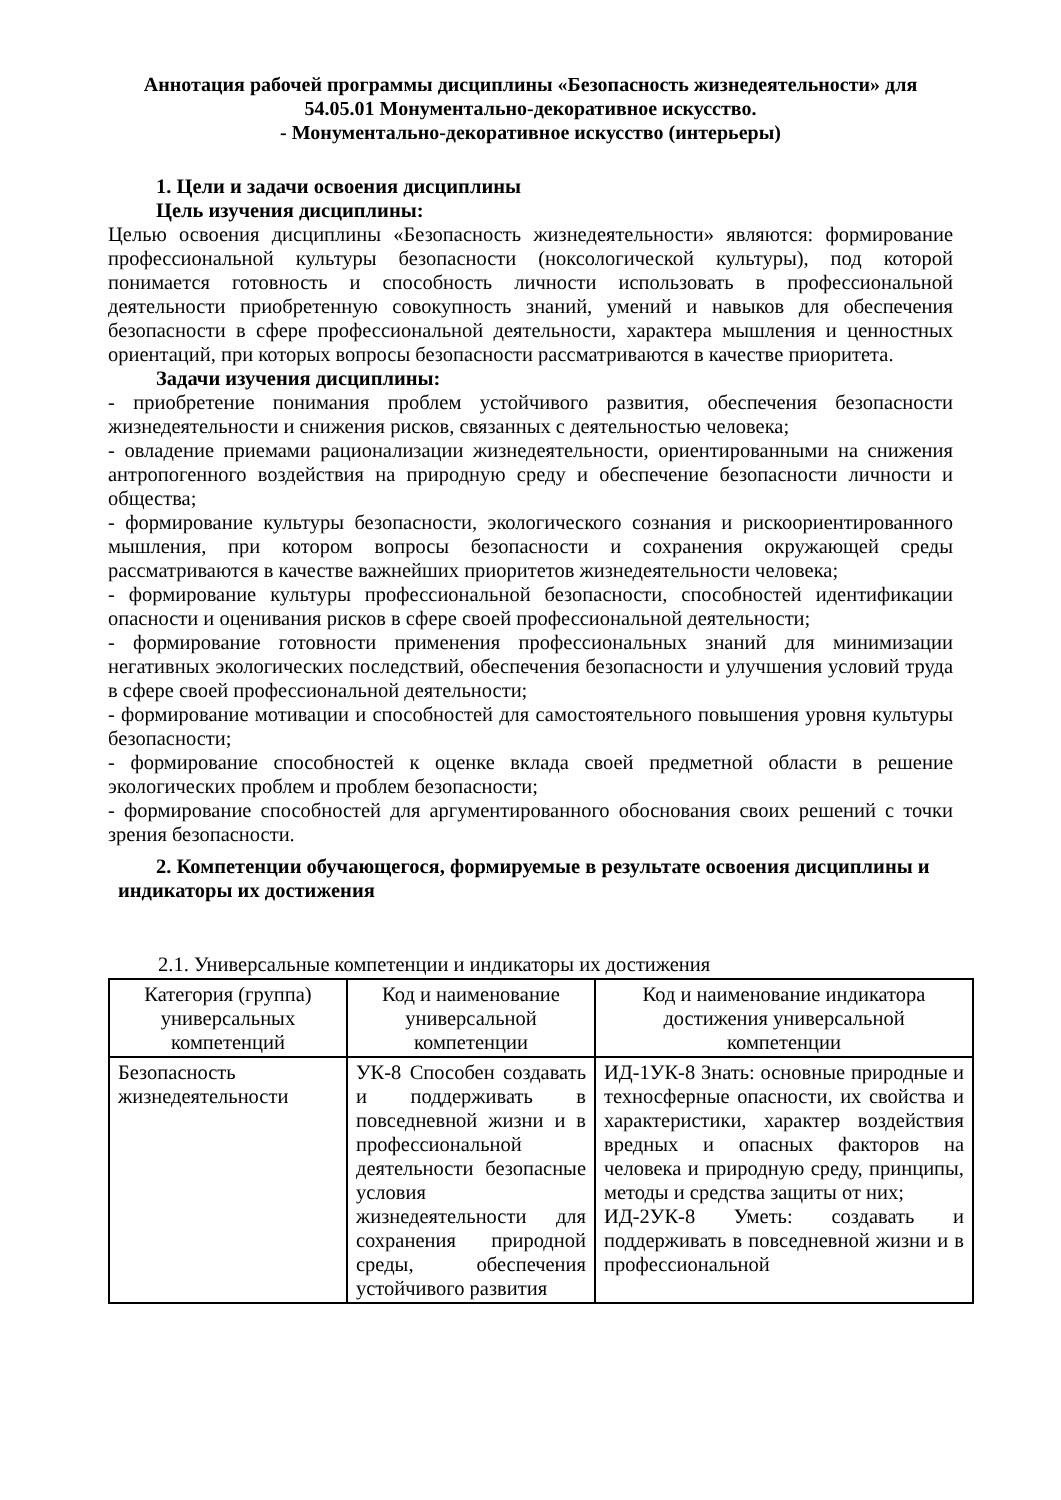Аннотация рабочей программы дисциплины «Безопасность жизнедеятельности» для
54.05.01 Монументально-декоративное искусство.
- Монументально-декоративное искусство (интерьеры)
1. Цели и задачи освоения дисциплины
Цель изучения дисциплины:
Целью освоения дисциплины «Безопасность жизнедеятельности» являются: формирование профессиональной культуры безопасности (ноксологической культуры), под которой понимается готовность и способность личности использовать в профессиональной деятельности приобретенную совокупность знаний, умений и навыков для обеспечения безопасности в сфере профессиональной деятельности, характера мышления и ценностных ориентаций, при которых вопросы безопасности рассматриваются в качестве приоритета.
Задачи изучения дисциплины:
- приобретение понимания проблем устойчивого развития, обеспечения безопасности жизнедеятельности и снижения рисков, связанных с деятельностью человека;
- овладение приемами рационализации жизнедеятельности, ориентированными на снижения антропогенного воздействия на природную среду и обеспечение безопасности личности и общества;
- формирование культуры безопасности, экологического сознания и рискоориентированного мышления, при котором вопросы безопасности и сохранения окружающей среды рассматриваются в качестве важнейших приоритетов жизнедеятельности человека;
- формирование культуры профессиональной безопасности, способностей идентификации опасности и оценивания рисков в сфере своей профессиональной деятельности;
- формирование готовности применения профессиональных знаний для минимизации негативных экологических последствий, обеспечения безопасности и улучшения условий труда в сфере своей профессиональной деятельности;
- формирование мотивации и способностей для самостоятельного повышения уровня культуры безопасности;
- формирование способностей к оценке вклада своей предметной области в решение экологических проблем и проблем безопасности;
- формирование способностей для аргументированного обоснования своих решений с точки зрения безопасности.
2. Компетенции обучающегося, формируемые в результате освоения дисциплины и
индикаторы их достижения
2.1. Универсальные компетенции и индикаторы их достижения
| Категория (группа) универсальных компетенций | Код и наименование универсальной компетенции | Код и наименование индикатора достижения универсальной компетенции |
| --- | --- | --- |
| Безопасность жизнедеятельности | УК-8 Способен создавать и поддерживать в повседневной жизни и в профессиональной деятельности безопасные условия жизнедеятельности для сохранения природной среды, обеспечения устойчивого развития | ИД-1УК-8 Знать: основные природные и техносферные опасности, их свойства и характеристики, характер воздействия вредных и опасных факторов на человека и природную среду, принципы, методы и средства защиты от них; ИД-2УК-8 Уметь: создавать и поддерживать в повседневной жизни и в профессиональной |